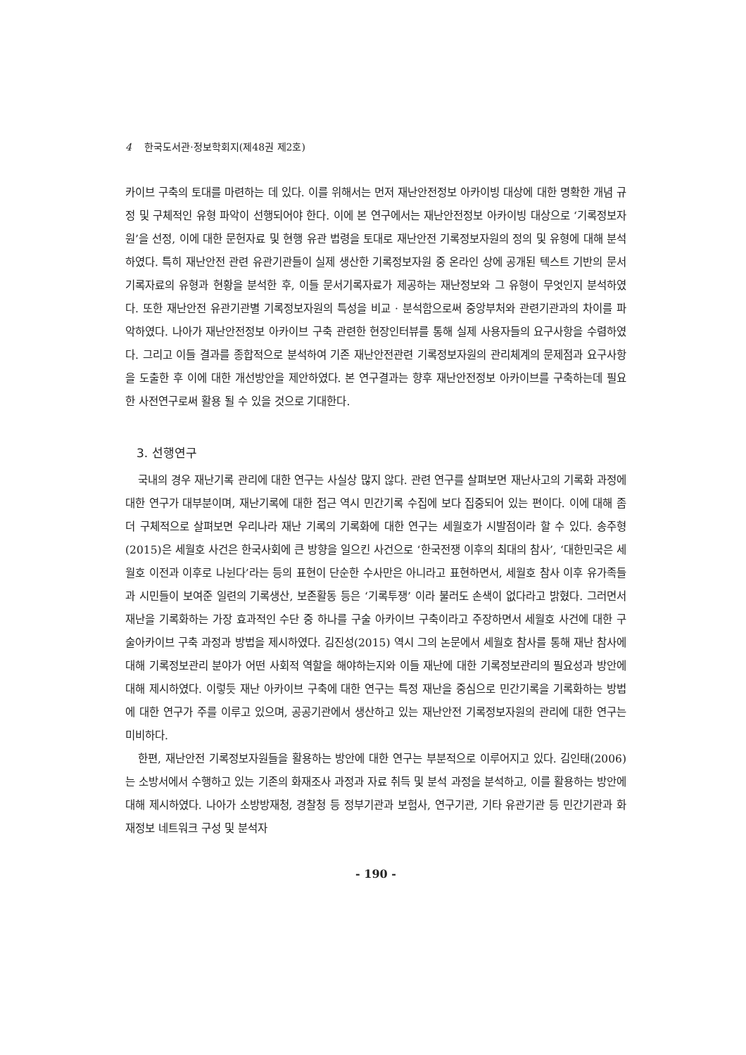4 한국도서관·정보학회지(제48권 제2호)
카이브 구축의 토대를 마련하는 데 있다. 이를 위해서는 먼저 재난안전정보 아카이빙 대상에 대한 명확한 개념 규정 및 구체적인 유형 파악이 선행되어야 한다. 이에 본 연구에서는 재난안전정보 아카이빙 대상으로 ‘기록정보자원’을 선정, 이에 대한 문헌자료 및 현행 유관 법령을 토대로 재난안전 기록정보자원의 정의 및 유형에 대해 분석하였다. 특히 재난안전 관련 유관기관들이 실제 생산한 기록정보자원 중 온라인 상에 공개된 텍스트 기반의 문서기록자료의 유형과 현황을 분석한 후, 이들 문서기록자료가 제공하는 재난정보와 그 유형이 무엇인지 분석하였다. 또한 재난안전 유관기관별 기록정보자원의 특성을 비교 · 분석함으로써 중앙부처와 관련기관과의 차이를 파악하였다. 나아가 재난안전정보 아카이브 구축 관련한 현장인터뷰를 통해 실제 사용자들의 요구사항을 수렴하였다. 그리고 이들 결과를 종합적으로 분석하여 기존 재난안전관련 기록정보자원의 관리체계의 문제점과 요구사항을 도출한 후 이에 대한 개선방안을 제안하였다. 본 연구결과는 향후 재난안전정보 아카이브를 구축하는데 필요한 사전연구로써 활용 될 수 있을 것으로 기대한다.
3. 선행연구
국내의 경우 재난기록 관리에 대한 연구는 사실상 많지 않다. 관련 연구를 살펴보면 재난사고의 기록화 과정에 대한 연구가 대부분이며, 재난기록에 대한 접근 역시 민간기록 수집에 보다 집중되어 있는 편이다. 이에 대해 좀 더 구체적으로 살펴보면 우리나라 재난 기록의 기록화에 대한 연구는 세월호가 시발점이라 할 수 있다. 송주형(2015)은 세월호 사건은 한국사회에 큰 방향을 일으킨 사건으로 ‘한국전쟁 이후의 최대의 참사’, ‘대한민국은 세월호 이전과 이후로 나뉜다’라는 등의 표현이 단순한 수사만은 아니라고 표현하면서, 세월호 참사 이후 유가족들과 시민들이 보여준 일련의 기록생산, 보존활동 등은 ‘기록투쟁’ 이라 불러도 손색이 없다라고 밝혔다. 그러면서 재난을 기록화하는 가장 효과적인 수단 중 하나를 구술 아카이브 구축이라고 주장하면서 세월호 사건에 대한 구술아카이브 구축 과정과 방법을 제시하였다. 김진성(2015) 역시 그의 논문에서 세월호 참사를 통해 재난 참사에 대해 기록정보관리 분야가 어떤 사회적 역할을 해야하는지와 이들 재난에 대한 기록정보관리의 필요성과 방안에 대해 제시하였다. 이렇듯 재난 아카이브 구축에 대한 연구는 특정 재난을 중심으로 민간기록을 기록화하는 방법에 대한 연구가 주를 이루고 있으며, 공공기관에서 생산하고 있는 재난안전 기록정보자원의 관리에 대한 연구는 미비하다.
한편, 재난안전 기록정보자원들을 활용하는 방안에 대한 연구는 부분적으로 이루어지고 있다. 김인태(2006)는 소방서에서 수행하고 있는 기존의 화재조사 과정과 자료 취득 및 분석 과정을 분석하고, 이를 활용하는 방안에 대해 제시하였다. 나아가 소방방재청, 경찰청 등 정부기관과 보험사, 연구기관, 기타 유관기관 등 민간기관과 화재정보 네트워크 구성 및 분석자
- 190 -